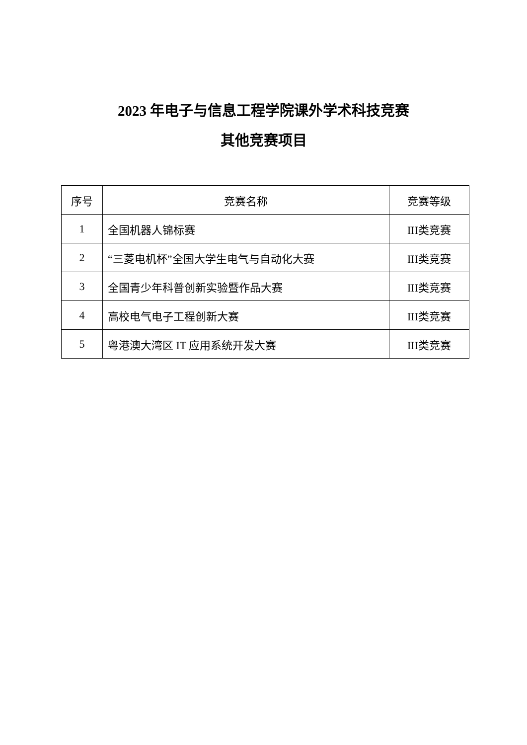2023 年电子与信息工程学院课外学术科技竞赛
其他竞赛项目
| 序号 | 竞赛名称 | 竞赛等级 |
| --- | --- | --- |
| 1 | 全国机器人锦标赛 | III类竞赛 |
| 2 | “三菱电机杯”全国大学生电气与自动化大赛 | III类竞赛 |
| 3 | 全国青少年科普创新实验暨作品大赛 | III类竞赛 |
| 4 | 高校电气电子工程创新大赛 | III类竞赛 |
| 5 | 粤港澳大湾区 IT 应用系统开发大赛 | III类竞赛 |